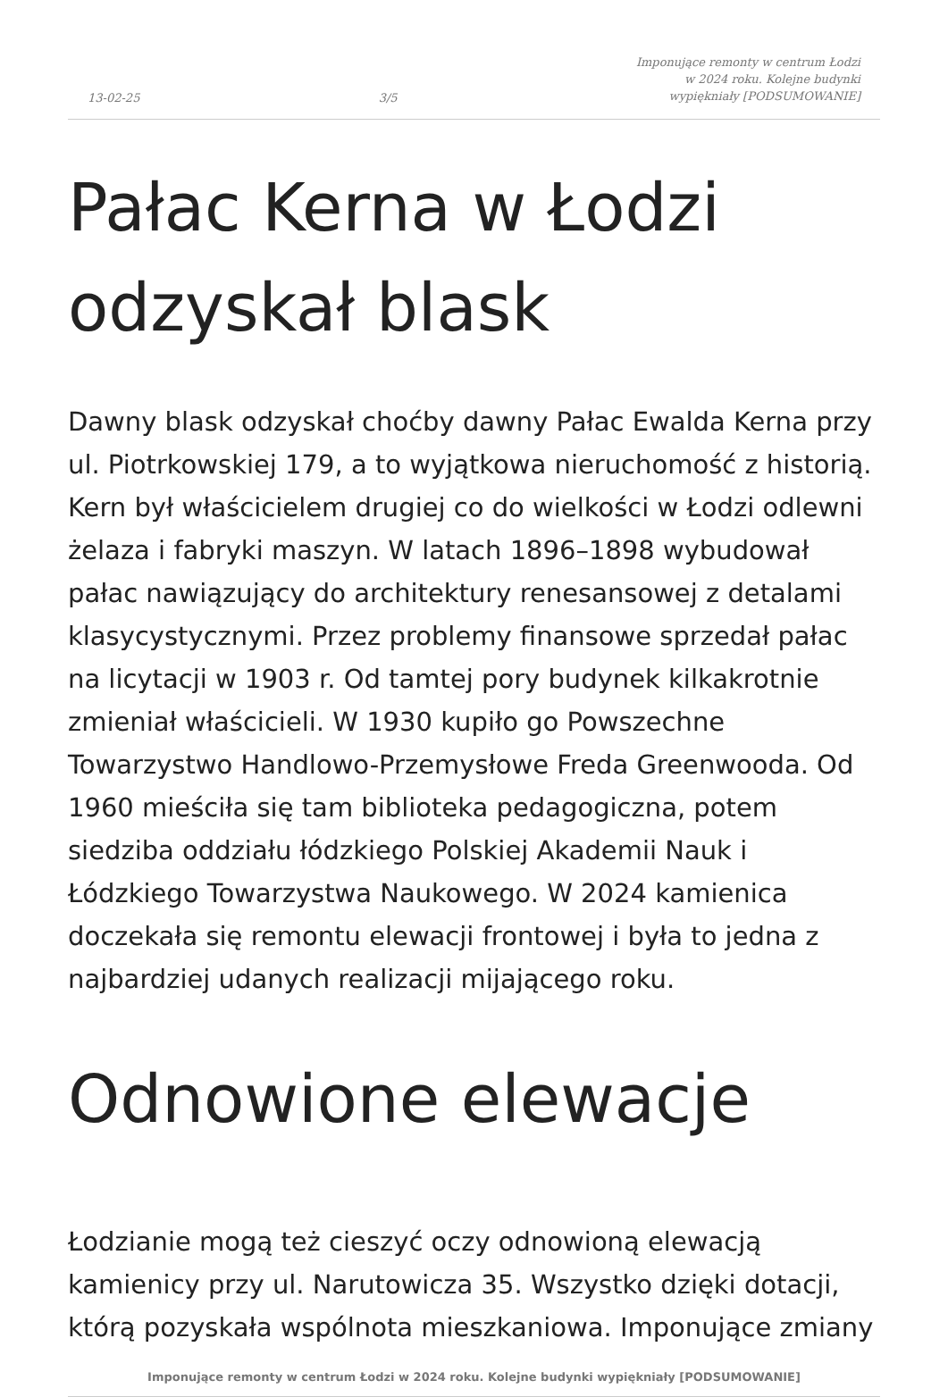13-02-25 3/5 Imponujące remonty w centrum Łodzi
w 2024 roku. Kolejne budynki
wypiękniały [PODSUMOWANIE]
Pałac Kerna w Łodzi odzyskał blask
Dawny blask odzyskał choćby dawny Pałac Ewalda Kerna przy ul. Piotrkowskiej 179, a to wyjątkowa nieruchomość z historią. Kern był właścicielem drugiej co do wielkości w Łodzi odlewni żelaza i fabryki maszyn. W latach 1896–1898 wybudował pałac nawiązujący do architektury renesansowej z detalami klasycystycznymi. Przez problemy finansowe sprzedał pałac na licytacji w 1903 r. Od tamtej pory budynek kilkakrotnie zmieniał właścicieli. W 1930 kupiło go Powszechne Towarzystwo Handlowo-Przemysłowe Freda Greenwooda. Od 1960 mieściła się tam biblioteka pedagogiczna, potem siedziba oddziału łódzkiego Polskiej Akademii Nauk i Łódzkiego Towarzystwa Naukowego. W 2024 kamienica doczekała się remontu elewacji frontowej i była to jedna z najbardziej udanych realizacji mijającego roku.
Odnowione elewacje
Łodzianie mogą też cieszyć oczy odnowioną elewacją kamienicy przy ul. Narutowicza 35. Wszystko dzięki dotacji, którą pozyskała wspólnota mieszkaniowa. Imponujące zmiany
Imponujące remonty w centrum Łodzi w 2024 roku. Kolejne budynki wypiękniały [PODSUMOWANIE]